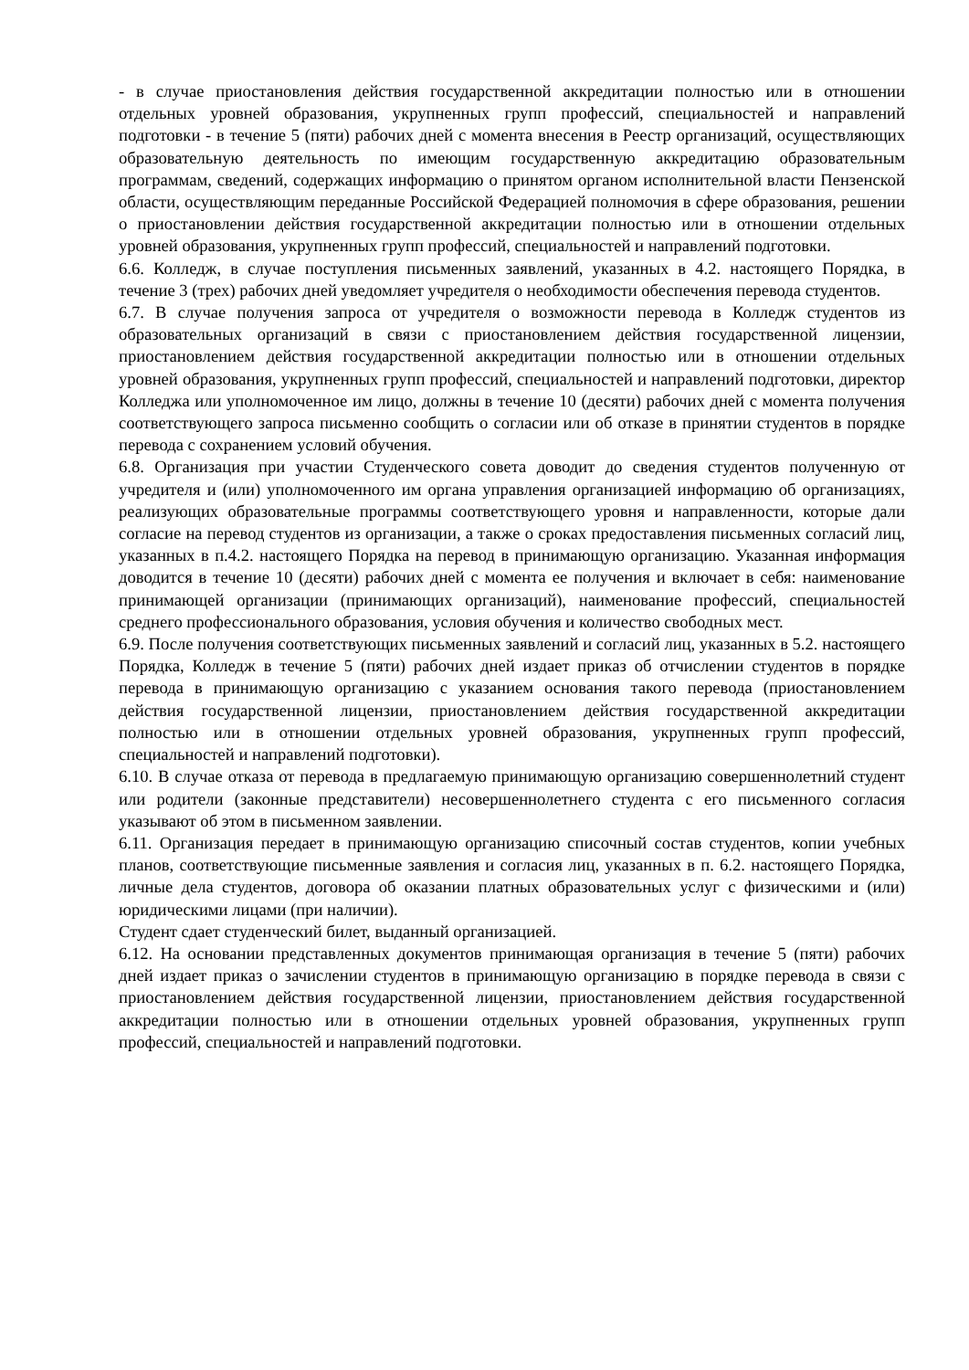- в случае приостановления действия государственной аккредитации полностью или в отношении отдельных уровней образования, укрупненных групп профессий, специальностей и направлений подготовки - в течение 5 (пяти) рабочих дней с момента внесения в Реестр организаций, осуществляющих образовательную деятельность по имеющим государственную аккредитацию образовательным программам, сведений, содержащих информацию о принятом органом исполнительной власти Пензенской области, осуществляющим переданные Российской Федерацией полномочия в сфере образования, решении о приостановлении действия государственной аккредитации полностью или в отношении отдельных уровней образования, укрупненных групп профессий, специальностей и направлений подготовки.
6.6. Колледж, в случае поступления письменных заявлений, указанных в 4.2. настоящего Порядка, в течение 3 (трех) рабочих дней уведомляет учредителя о необходимости обеспечения перевода студентов.
6.7. В случае получения запроса от учредителя о возможности перевода в Колледж студентов из образовательных организаций в связи с приостановлением действия государственной лицензии, приостановлением действия государственной аккредитации полностью или в отношении отдельных уровней образования, укрупненных групп профессий, специальностей и направлений подготовки, директор Колледжа или уполномоченное им лицо, должны в течение 10 (десяти) рабочих дней с момента получения соответствующего запроса письменно сообщить о согласии или об отказе в принятии студентов в порядке перевода с сохранением условий обучения.
6.8. Организация при участии Студенческого совета доводит до сведения студентов полученную от учредителя и (или) уполномоченного им органа управления организацией информацию об организациях, реализующих образовательные программы соответствующего уровня и направленности, которые дали согласие на перевод студентов из организации, а также о сроках предоставления письменных согласий лиц, указанных в п.4.2. настоящего Порядка на перевод в принимающую организацию. Указанная информация доводится в течение 10 (десяти) рабочих дней с момента ее получения и включает в себя: наименование принимающей организации (принимающих организаций), наименование профессий, специальностей среднего профессионального образования, условия обучения и количество свободных мест.
6.9. После получения соответствующих письменных заявлений и согласий лиц, указанных в 5.2. настоящего Порядка, Колледж в течение 5 (пяти) рабочих дней издает приказ об отчислении студентов в порядке перевода в принимающую организацию с указанием основания такого перевода (приостановлением действия государственной лицензии, приостановлением действия государственной аккредитации полностью или в отношении отдельных уровней образования, укрупненных групп профессий, специальностей и направлений подготовки).
6.10. В случае отказа от перевода в предлагаемую принимающую организацию совершеннолетний студент или родители (законные представители) несовершеннолетнего студента с его письменного согласия указывают об этом в письменном заявлении.
6.11. Организация передает в принимающую организацию списочный состав студентов, копии учебных планов, соответствующие письменные заявления и согласия лиц, указанных в п. 6.2. настоящего Порядка, личные дела студентов, договора об оказании платных образовательных услуг с физическими и (или) юридическими лицами (при наличии).
Студент сдает студенческий билет, выданный организацией.
6.12. На основании представленных документов принимающая организация в течение 5 (пяти) рабочих дней издает приказ о зачислении студентов в принимающую организацию в порядке перевода в связи с приостановлением действия государственной лицензии, приостановлением действия государственной аккредитации полностью или в отношении отдельных уровней образования, укрупненных групп профессий, специальностей и направлений подготовки.